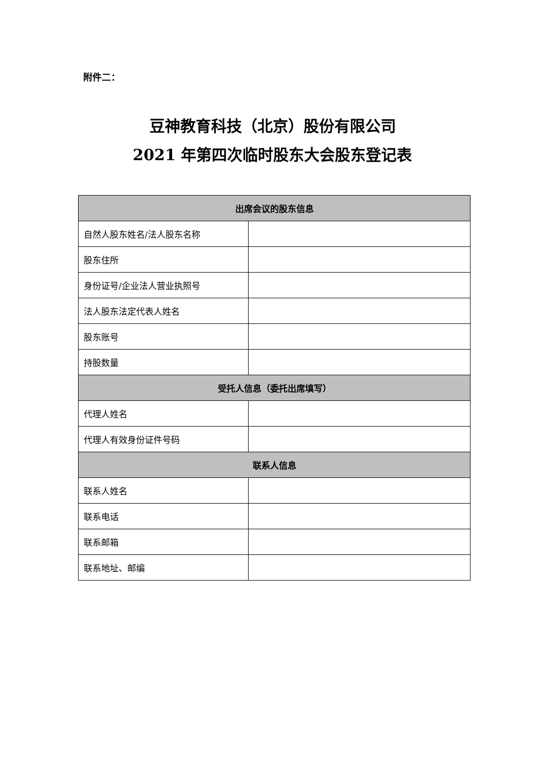附件二：
豆神教育科技（北京）股份有限公司
2021 年第四次临时股东大会股东登记表
| 出席会议的股东信息 | |
| --- | --- |
| 自然人股东姓名/法人股东名称 | |
| 股东住所 | |
| 身份证号/企业法人营业执照号 | |
| 法人股东法定代表人姓名 | |
| 股东账号 | |
| 持股数量 | |
| 受托人信息（委托出席填写） | |
| 代理人姓名 | |
| 代理人有效身份证件号码 | |
| 联系人信息 | |
| 联系人姓名 | |
| 联系电话 | |
| 联系邮箱 | |
| 联系地址、邮编 | |